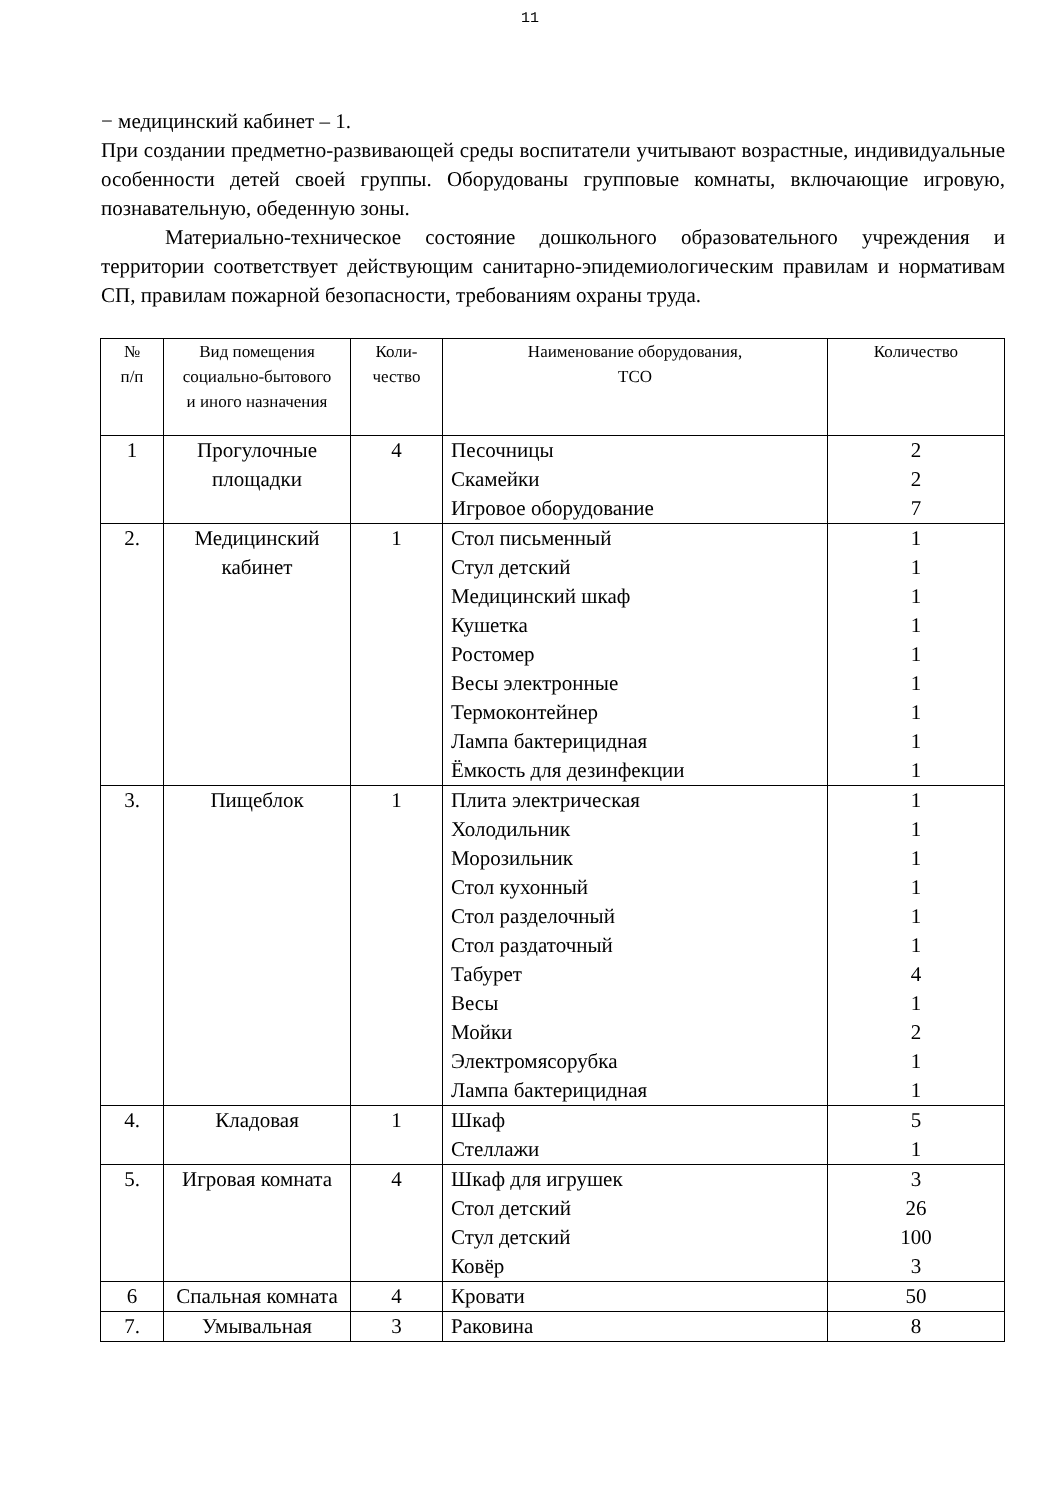11
− медицинский кабинет – 1.
При создании предметно-развивающей среды воспитатели учитывают возрастные, индивидуальные особенности детей своей группы. Оборудованы групповые комнаты, включающие игровую, познавательную, обеденную зоны.
Материально-техническое состояние дошкольного образовательного учреждения и территории соответствует действующим санитарно-эпидемиологическим правилам и нормативам СП, правилам пожарной безопасности, требованиям охраны труда.
| № п/п | Вид помещения социально-бытового и иного назначения | Коли- чество | Наименование оборудования, ТСО | Количество |
| --- | --- | --- | --- | --- |
| 1 | Прогулочные площадки | 4 | Песочницы Скамейки Игровое оборудование | 2 2 7 |
| 2. | Медицинский кабинет | 1 | Стол письменный Стул детский Медицинский шкаф Кушетка Ростомер Весы электронные Термоконтейнер Лампа бактерицидная Ёмкость для дезинфекции | 1 1 1 1 1 1 1 1 1 |
| 3. | Пищеблок | 1 | Плита электрическая Холодильник Морозильник Стол кухонный Стол разделочный Стол раздаточный Табурет Весы Мойки Электромясорубка Лампа бактерицидная | 1 1 1 1 1 1 4 1 2 1 1 |
| 4. | Кладовая | 1 | Шкаф Стеллажи | 5 1 |
| 5. | Игровая комната | 4 | Шкаф для игрушек Стол детский Стул детский Ковёр | 3 26 100 3 |
| 6 | Спальная комната | 4 | Кровати | 50 |
| 7. | Умывальная | 3 | Раковина | 8 |